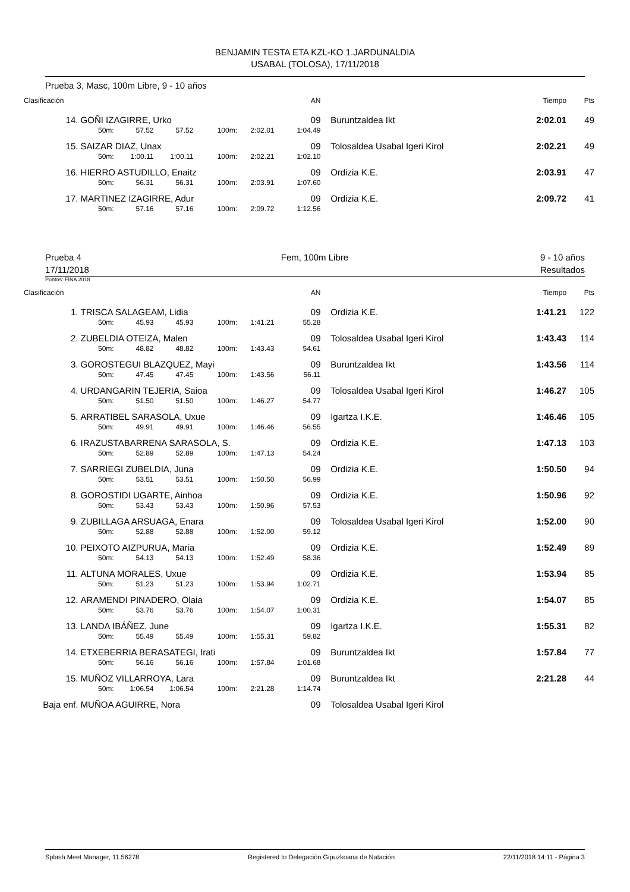BENJAMIN TESTA ETA KZL-KO 1.JARDUNALDIA
USABAL (TOLOSA), 17/11/2018
Prueba 3, Masc, 100m Libre, 9 - 10 años
| Clasificación | | | | | | AN | | Tiempo | Pts |
| --- | --- | --- | --- | --- | --- | --- | --- | --- | --- |
| 14. | GOÑI IZAGIRRE, Urko | | | | | 09 | Buruntzaldea Ikt | 2:02.01 | 49 |
| | 50m: | 57.52 | 57.52 | 100m: | 2:02.01 | 1:04.49 | | | |
| 15. | SAIZAR DIAZ, Unax | | | | | 09 | Tolosaldea Usabal Igeri Kirol | 2:02.21 | 49 |
| | 50m: | 1:00.11 | 1:00.11 | 100m: | 2:02.21 | 1:02.10 | | | |
| 16. | HIERRO ASTUDILLO, Enaitz | | | | | 09 | Ordizia K.E. | 2:03.91 | 47 |
| | 50m: | 56.31 | 56.31 | 100m: | 2:03.91 | 1:07.60 | | | |
| 17. | MARTINEZ IZAGIRRE, Adur | | | | | 09 | Ordizia K.E. | 2:09.72 | 41 |
| | 50m: | 57.16 | 57.16 | 100m: | 2:09.72 | 1:12.56 | | | |
Prueba 4
17/11/2018
Fem, 100m Libre 9 - 10 años
Resultados
Puntos: FINA 2018
| Clasificación | | | | | | AN | | Tiempo | Pts |
| --- | --- | --- | --- | --- | --- | --- | --- | --- | --- |
| 1. | TRISCA SALAGEAM, Lidia | | | | | 09 | Ordizia K.E. | 1:41.21 | 122 |
| | 50m: | 45.93 | 45.93 | 100m: | 1:41.21 | 55.28 | | | |
| 2. | ZUBELDIA OTEIZA, Malen | | | | | 09 | Tolosaldea Usabal Igeri Kirol | 1:43.43 | 114 |
| | 50m: | 48.82 | 48.82 | 100m: | 1:43.43 | 54.61 | | | |
| 3. | GOROSTEGUI BLAZQUEZ, Mayi | | | | | 09 | Buruntzaldea Ikt | 1:43.56 | 114 |
| | 50m: | 47.45 | 47.45 | 100m: | 1:43.56 | 56.11 | | | |
| 4. | URDANGARIN TEJERIA, Saioa | | | | | 09 | Tolosaldea Usabal Igeri Kirol | 1:46.27 | 105 |
| | 50m: | 51.50 | 51.50 | 100m: | 1:46.27 | 54.77 | | | |
| 5. | ARRATIBEL SARASOLA, Uxue | | | | | 09 | Igartza I.K.E. | 1:46.46 | 105 |
| | 50m: | 49.91 | 49.91 | 100m: | 1:46.46 | 56.55 | | | |
| 6. | IRAZUSTABARRENA SARASOLA, S. | | | | | 09 | Ordizia K.E. | 1:47.13 | 103 |
| | 50m: | 52.89 | 52.89 | 100m: | 1:47.13 | 54.24 | | | |
| 7. | SARRIEGI ZUBELDIA, Juna | | | | | 09 | Ordizia K.E. | 1:50.50 | 94 |
| | 50m: | 53.51 | 53.51 | 100m: | 1:50.50 | 56.99 | | | |
| 8. | GOROSTIDI UGARTE, Ainhoa | | | | | 09 | Ordizia K.E. | 1:50.96 | 92 |
| | 50m: | 53.43 | 53.43 | 100m: | 1:50.96 | 57.53 | | | |
| 9. | ZUBILLAGA ARSUAGA, Enara | | | | | 09 | Tolosaldea Usabal Igeri Kirol | 1:52.00 | 90 |
| | 50m: | 52.88 | 52.88 | 100m: | 1:52.00 | 59.12 | | | |
| 10. | PEIXOTO AIZPURUA, Maria | | | | | 09 | Ordizia K.E. | 1:52.49 | 89 |
| | 50m: | 54.13 | 54.13 | 100m: | 1:52.49 | 58.36 | | | |
| 11. | ALTUNA MORALES, Uxue | | | | | 09 | Ordizia K.E. | 1:53.94 | 85 |
| | 50m: | 51.23 | 51.23 | 100m: | 1:53.94 | 1:02.71 | | | |
| 12. | ARAMENDI PINADERO, Olaia | | | | | 09 | Ordizia K.E. | 1:54.07 | 85 |
| | 50m: | 53.76 | 53.76 | 100m: | 1:54.07 | 1:00.31 | | | |
| 13. | LANDA IBÁÑEZ, June | | | | | 09 | Igartza I.K.E. | 1:55.31 | 82 |
| | 50m: | 55.49 | 55.49 | 100m: | 1:55.31 | 59.82 | | | |
| 14. | ETXEBERRIA BERASATEGI, Irati | | | | | 09 | Buruntzaldea Ikt | 1:57.84 | 77 |
| | 50m: | 56.16 | 56.16 | 100m: | 1:57.84 | 1:01.68 | | | |
| 15. | MUÑOZ VILLARROYA, Lara | | | | | 09 | Buruntzaldea Ikt | 2:21.28 | 44 |
| | 50m: | 1:06.54 | 1:06.54 | 100m: | 2:21.28 | 1:14.74 | | | |
| Baja enf. | MUÑOA AGUIRRE, Nora | | | | | 09 | Tolosaldea Usabal Igeri Kirol | | |
Splash Meet Manager, 11.56278 Registered to Delegación Gipuzkoana de Natación 22/11/2018 14:11 - Página 3